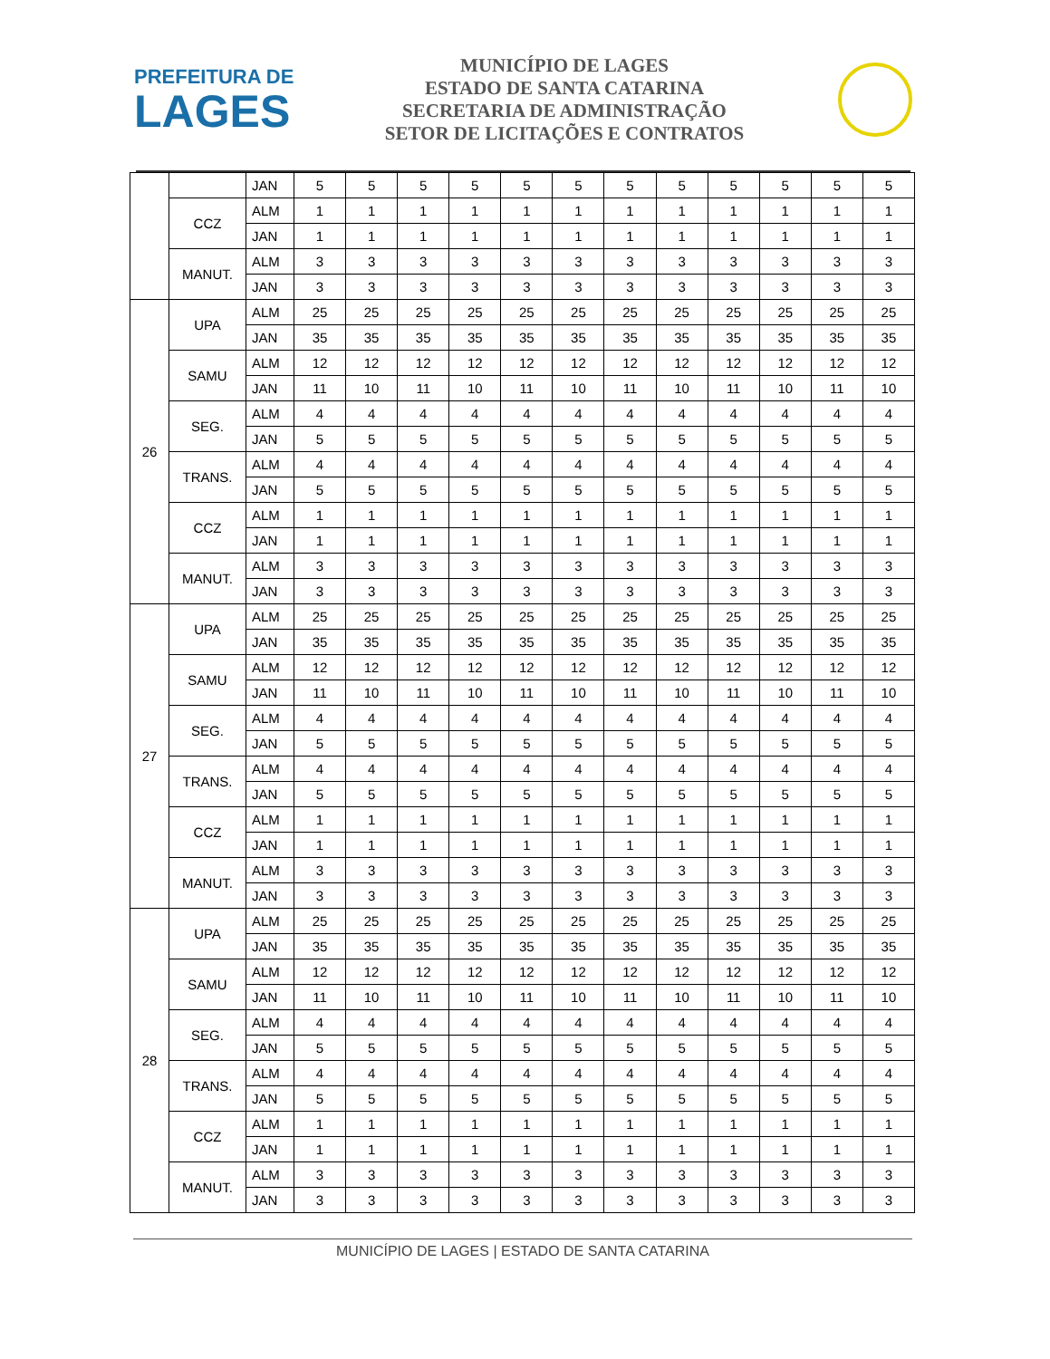PREFEITURA DE
LAGES
MUNICÍPIO DE LAGES
ESTADO DE SANTA CATARINA
SECRETARIA DE ADMINISTRAÇÃO
SETOR DE LICITAÇÕES E CONTRATOS
| | | JAN | 5 | 5 | 5 | 5 | 5 | 5 | 5 | 5 | 5 | 5 | 5 | 5 |
| | CCZ | ALM | 1 | 1 | 1 | 1 | 1 | 1 | 1 | 1 | 1 | 1 | 1 | 1 |
| | | JAN | 1 | 1 | 1 | 1 | 1 | 1 | 1 | 1 | 1 | 1 | 1 | 1 |
| | MANUT. | ALM | 3 | 3 | 3 | 3 | 3 | 3 | 3 | 3 | 3 | 3 | 3 | 3 |
| | | JAN | 3 | 3 | 3 | 3 | 3 | 3 | 3 | 3 | 3 | 3 | 3 | 3 |
| 26 | UPA | ALM | 25 | 25 | 25 | 25 | 25 | 25 | 25 | 25 | 25 | 25 | 25 | 25 |
| | | JAN | 35 | 35 | 35 | 35 | 35 | 35 | 35 | 35 | 35 | 35 | 35 | 35 |
| | SAMU | ALM | 12 | 12 | 12 | 12 | 12 | 12 | 12 | 12 | 12 | 12 | 12 | 12 |
| | | JAN | 11 | 10 | 11 | 10 | 11 | 10 | 11 | 10 | 11 | 10 | 11 | 10 |
| | SEG. | ALM | 4 | 4 | 4 | 4 | 4 | 4 | 4 | 4 | 4 | 4 | 4 | 4 |
| | | JAN | 5 | 5 | 5 | 5 | 5 | 5 | 5 | 5 | 5 | 5 | 5 | 5 |
| | TRANS. | ALM | 4 | 4 | 4 | 4 | 4 | 4 | 4 | 4 | 4 | 4 | 4 | 4 |
| | | JAN | 5 | 5 | 5 | 5 | 5 | 5 | 5 | 5 | 5 | 5 | 5 | 5 |
| | CCZ | ALM | 1 | 1 | 1 | 1 | 1 | 1 | 1 | 1 | 1 | 1 | 1 | 1 |
| | | JAN | 1 | 1 | 1 | 1 | 1 | 1 | 1 | 1 | 1 | 1 | 1 | 1 |
| | MANUT. | ALM | 3 | 3 | 3 | 3 | 3 | 3 | 3 | 3 | 3 | 3 | 3 | 3 |
| | | JAN | 3 | 3 | 3 | 3 | 3 | 3 | 3 | 3 | 3 | 3 | 3 | 3 |
| 27 | UPA | ALM | 25 | 25 | 25 | 25 | 25 | 25 | 25 | 25 | 25 | 25 | 25 | 25 |
| | | JAN | 35 | 35 | 35 | 35 | 35 | 35 | 35 | 35 | 35 | 35 | 35 | 35 |
| | SAMU | ALM | 12 | 12 | 12 | 12 | 12 | 12 | 12 | 12 | 12 | 12 | 12 | 12 |
| | | JAN | 11 | 10 | 11 | 10 | 11 | 10 | 11 | 10 | 11 | 10 | 11 | 10 |
| | SEG. | ALM | 4 | 4 | 4 | 4 | 4 | 4 | 4 | 4 | 4 | 4 | 4 | 4 |
| | | JAN | 5 | 5 | 5 | 5 | 5 | 5 | 5 | 5 | 5 | 5 | 5 | 5 |
| | TRANS. | ALM | 4 | 4 | 4 | 4 | 4 | 4 | 4 | 4 | 4 | 4 | 4 | 4 |
| | | JAN | 5 | 5 | 5 | 5 | 5 | 5 | 5 | 5 | 5 | 5 | 5 | 5 |
| | CCZ | ALM | 1 | 1 | 1 | 1 | 1 | 1 | 1 | 1 | 1 | 1 | 1 | 1 |
| | | JAN | 1 | 1 | 1 | 1 | 1 | 1 | 1 | 1 | 1 | 1 | 1 | 1 |
| | MANUT. | ALM | 3 | 3 | 3 | 3 | 3 | 3 | 3 | 3 | 3 | 3 | 3 | 3 |
| | | JAN | 3 | 3 | 3 | 3 | 3 | 3 | 3 | 3 | 3 | 3 | 3 | 3 |
| 28 | UPA | ALM | 25 | 25 | 25 | 25 | 25 | 25 | 25 | 25 | 25 | 25 | 25 | 25 |
| | | JAN | 35 | 35 | 35 | 35 | 35 | 35 | 35 | 35 | 35 | 35 | 35 | 35 |
| | SAMU | ALM | 12 | 12 | 12 | 12 | 12 | 12 | 12 | 12 | 12 | 12 | 12 | 12 |
| | | JAN | 11 | 10 | 11 | 10 | 11 | 10 | 11 | 10 | 11 | 10 | 11 | 10 |
| | SEG. | ALM | 4 | 4 | 4 | 4 | 4 | 4 | 4 | 4 | 4 | 4 | 4 | 4 |
| | | JAN | 5 | 5 | 5 | 5 | 5 | 5 | 5 | 5 | 5 | 5 | 5 | 5 |
| | TRANS. | ALM | 4 | 4 | 4 | 4 | 4 | 4 | 4 | 4 | 4 | 4 | 4 | 4 |
| | | JAN | 5 | 5 | 5 | 5 | 5 | 5 | 5 | 5 | 5 | 5 | 5 | 5 |
| | CCZ | ALM | 1 | 1 | 1 | 1 | 1 | 1 | 1 | 1 | 1 | 1 | 1 | 1 |
| | | JAN | 1 | 1 | 1 | 1 | 1 | 1 | 1 | 1 | 1 | 1 | 1 | 1 |
| | MANUT. | ALM | 3 | 3 | 3 | 3 | 3 | 3 | 3 | 3 | 3 | 3 | 3 | 3 |
| | | JAN | 3 | 3 | 3 | 3 | 3 | 3 | 3 | 3 | 3 | 3 | 3 | 3 |
MUNICÍPIO DE LAGES | ESTADO DE SANTA CATARINA